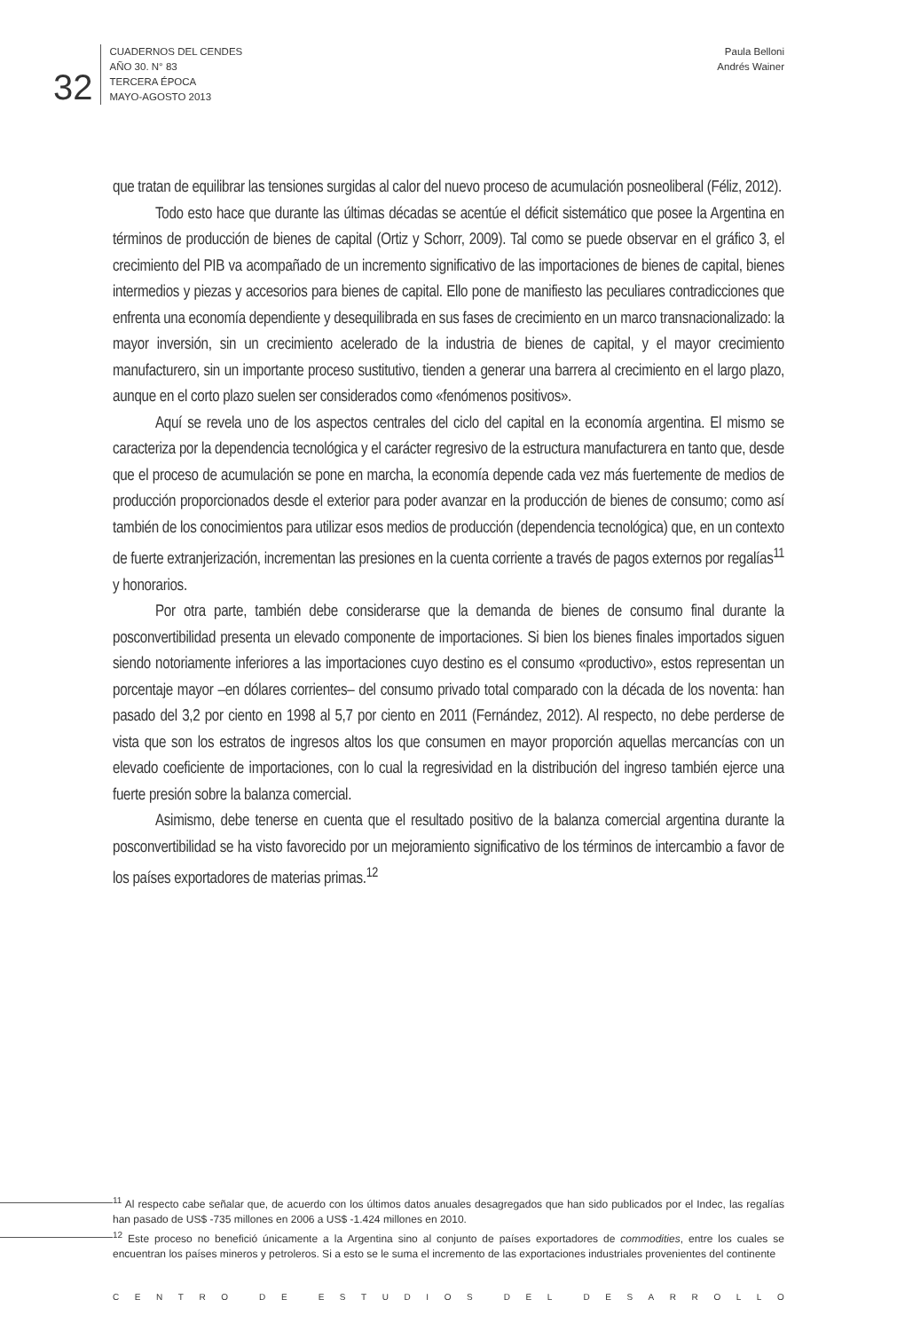32
CUADERNOS DEL CENDES
AÑO 30. N° 83
TERCERA ÉPOCA
MAYO-AGOSTO 2013
Paula Belloni
Andrés Wainer
que tratan de equilibrar las tensiones surgidas al calor del nuevo proceso de acumulación posneoliberal (Féliz, 2012).
Todo esto hace que durante las últimas décadas se acentúe el déficit sistemático que posee la Argentina en términos de producción de bienes de capital (Ortiz y Schorr, 2009). Tal como se puede observar en el gráfico 3, el crecimiento del PIB va acompañado de un incremento significativo de las importaciones de bienes de capital, bienes intermedios y piezas y accesorios para bienes de capital. Ello pone de manifiesto las peculiares contradicciones que enfrenta una economía dependiente y desequilibrada en sus fases de crecimiento en un marco transnacionalizado: la mayor inversión, sin un crecimiento acelerado de la industria de bienes de capital, y el mayor crecimiento manufacturero, sin un importante proceso sustitutivo, tienden a generar una barrera al crecimiento en el largo plazo, aunque en el corto plazo suelen ser considerados como «fenómenos positivos».
Aquí se revela uno de los aspectos centrales del ciclo del capital en la economía argentina. El mismo se caracteriza por la dependencia tecnológica y el carácter regresivo de la estructura manufacturera en tanto que, desde que el proceso de acumulación se pone en marcha, la economía depende cada vez más fuertemente de medios de producción proporcionados desde el exterior para poder avanzar en la producción de bienes de consumo; como así también de los conocimientos para utilizar esos medios de producción (dependencia tecnológica) que, en un contexto de fuerte extranjerización, incrementan las presiones en la cuenta corriente a través de pagos externos por regalías<sup>11</sup> y honorarios.
Por otra parte, también debe considerarse que la demanda de bienes de consumo final durante la posconvertibilidad presenta un elevado componente de importaciones. Si bien los bienes finales importados siguen siendo notoriamente inferiores a las importaciones cuyo destino es el consumo «productivo», estos representan un porcentaje mayor –en dólares corrientes– del consumo privado total comparado con la década de los noventa: han pasado del 3,2 por ciento en 1998 al 5,7 por ciento en 2011 (Fernández, 2012). Al respecto, no debe perderse de vista que son los estratos de ingresos altos los que consumen en mayor proporción aquellas mercancías con un elevado coeficiente de importaciones, con lo cual la regresividad en la distribución del ingreso también ejerce una fuerte presión sobre la balanza comercial.
Asimismo, debe tenerse en cuenta que el resultado positivo de la balanza comercial argentina durante la posconvertibilidad se ha visto favorecido por un mejoramiento significativo de los términos de intercambio a favor de los países exportadores de materias primas.<sup>12</sup>
<sup>11</sup> Al respecto cabe señalar que, de acuerdo con los últimos datos anuales desagregados que han sido publicados por el Indec, las regalías han pasado de US$ -735 millones en 2006 a US$ -1.424 millones en 2010.
<sup>12</sup> Este proceso no benefició únicamente a la Argentina sino al conjunto de países exportadores de commodities, entre los cuales se encuentran los países mineros y petroleros. Si a esto se le suma el incremento de las exportaciones industriales provenientes del continente
CENTRO DE ESTUDIOS DEL DESARROLLO